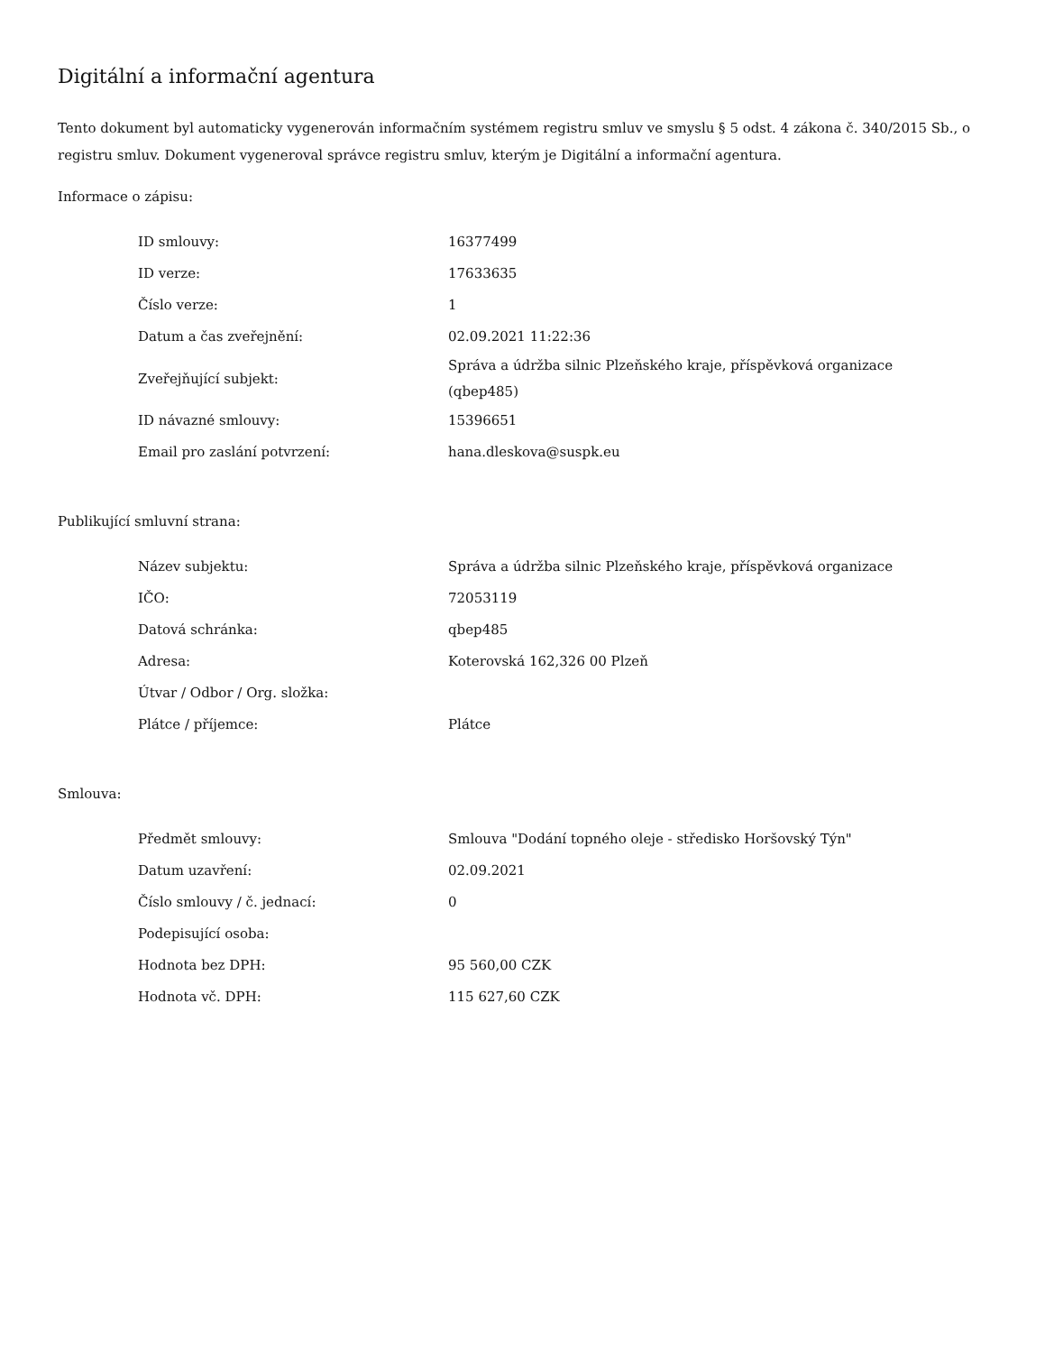Digitální a informační agentura
Tento dokument byl automaticky vygenerován informačním systémem registru smluv ve smyslu § 5 odst. 4 zákona č. 340/2015 Sb., o registru smluv. Dokument vygeneroval správce registru smluv, kterým je Digitální a informační agentura.
Informace o zápisu:
| ID smlouvy: | 16377499 |
| ID verze: | 17633635 |
| Číslo verze: | 1 |
| Datum a čas zveřejnění: | 02.09.2021 11:22:36 |
| Zveřejňující subjekt: | Správa a údržba silnic Plzeňského kraje, příspěvková organizace (qbep485) |
| ID návazné smlouvy: | 15396651 |
| Email pro zaslání potvrzení: | hana.dleskova@suspk.eu |
Publikující smluvní strana:
| Název subjektu: | Správa a údržba silnic Plzeňského kraje, příspěvková organizace |
| IČO: | 72053119 |
| Datová schránka: | qbep485 |
| Adresa: | Koterovská 162,326 00 Plzeň |
| Útvar / Odbor / Org. složka: | |
| Plátce / příjemce: | Plátce |
Smlouva:
| Předmět smlouvy: | Smlouva "Dodání topného oleje - středisko Horšovský Týn" |
| Datum uzavření: | 02.09.2021 |
| Číslo smlouvy / č. jednací: | 0 |
| Podepisující osoba: | |
| Hodnota bez DPH: | 95 560,00 CZK |
| Hodnota vč. DPH: | 115 627,60 CZK |